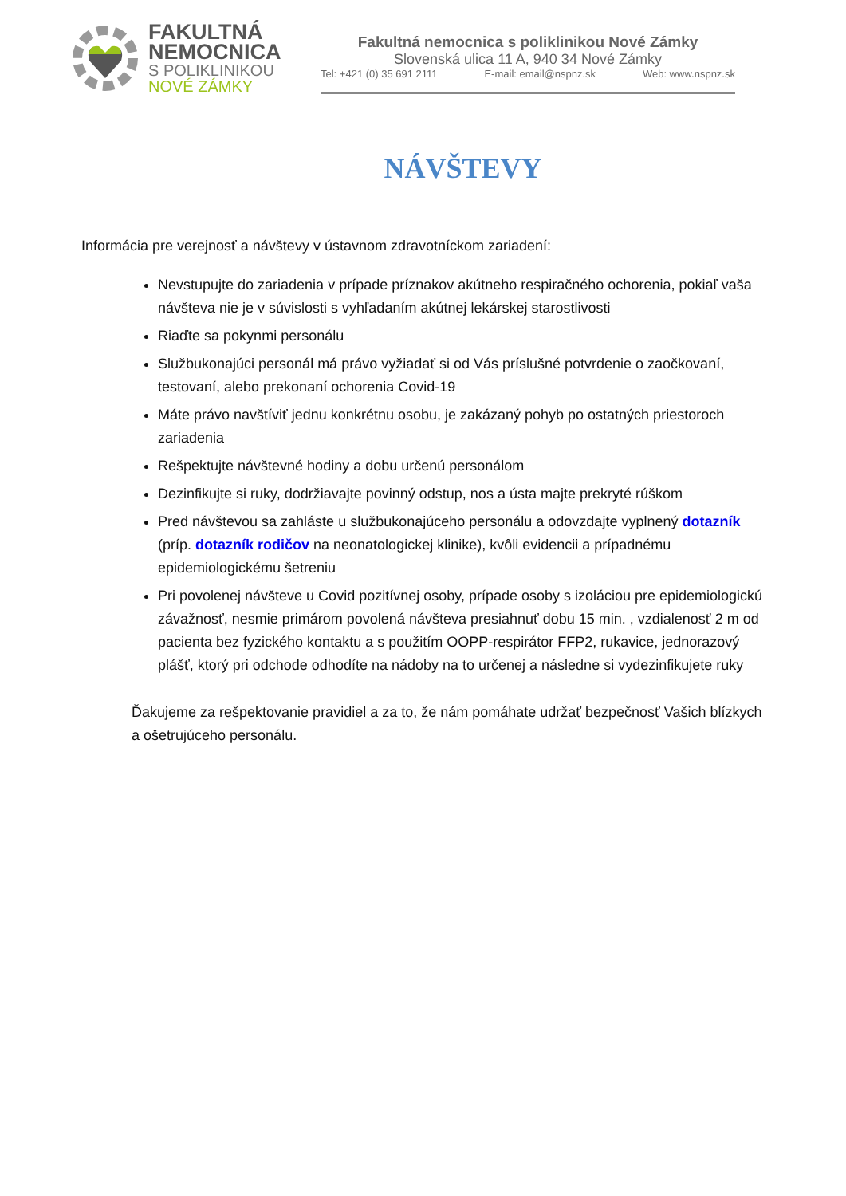FAKULTNÁ
NEMOCNICA
S POLIKLINIKOU
NOVÉ ZÁMKY
Fakultná nemocnica s poliklinikou Nové Zámky
Slovenská ulica 11 A, 940 34 Nové Zámky
Tel: +421 (0) 35 691 2111 E-mail: email@nspnz.sk Web: www.nspnz.sk
NÁVŠTEVY
Informácia pre verejnosť a návštevy v ústavnom zdravotníckom zariadení:
Nevstupujte do zariadenia v prípade príznakov akútneho respiračného ochorenia, pokiaľ vaša návšteva nie je v súvislosti s vyhľadaním akútnej lekárskej starostlivosti
Riaďte sa pokynmi personálu
Službukonajúci personál má právo vyžiadať si od Vás príslušné potvrdenie o zaočkovaní, testovaní, alebo prekonaní ochorenia Covid-19
Máte právo navštíviť jednu konkrétnu osobu, je zakázaný pohyb po ostatných priestoroch zariadenia
Rešpektujte návštevné hodiny a dobu určenú personálom
Dezinfikujte si ruky, dodržiavajte povinný odstup, nos a ústa majte prekryté rúškom
Pred návštevou sa zahláste u službukonajúceho personálu a odovzdajte vyplnený dotazník (príp. dotazník rodičov na neonatologickej klinike), kvôli evidencii a prípadnému epidemiologickému šetreniu
Pri povolenej návšteve u Covid pozitívnej osoby, prípade osoby s izoláciou pre epidemiologickú závažnosť, nesmie primárom povolená návšteva presiahnuť dobu 15 min. , vzdialenosť 2 m od pacienta bez fyzického kontaktu a s použitím OOPP-respirátor FFP2, rukavice, jednorazový plášť, ktorý pri odchode odhodíte na nádoby na to určenej a následne si vydezinfikujete ruky
Ďakujeme za rešpektovanie pravidiel a za to, že nám pomáhate udržať bezpečnosť Vašich blízkych a ošetrujúceho personálu.